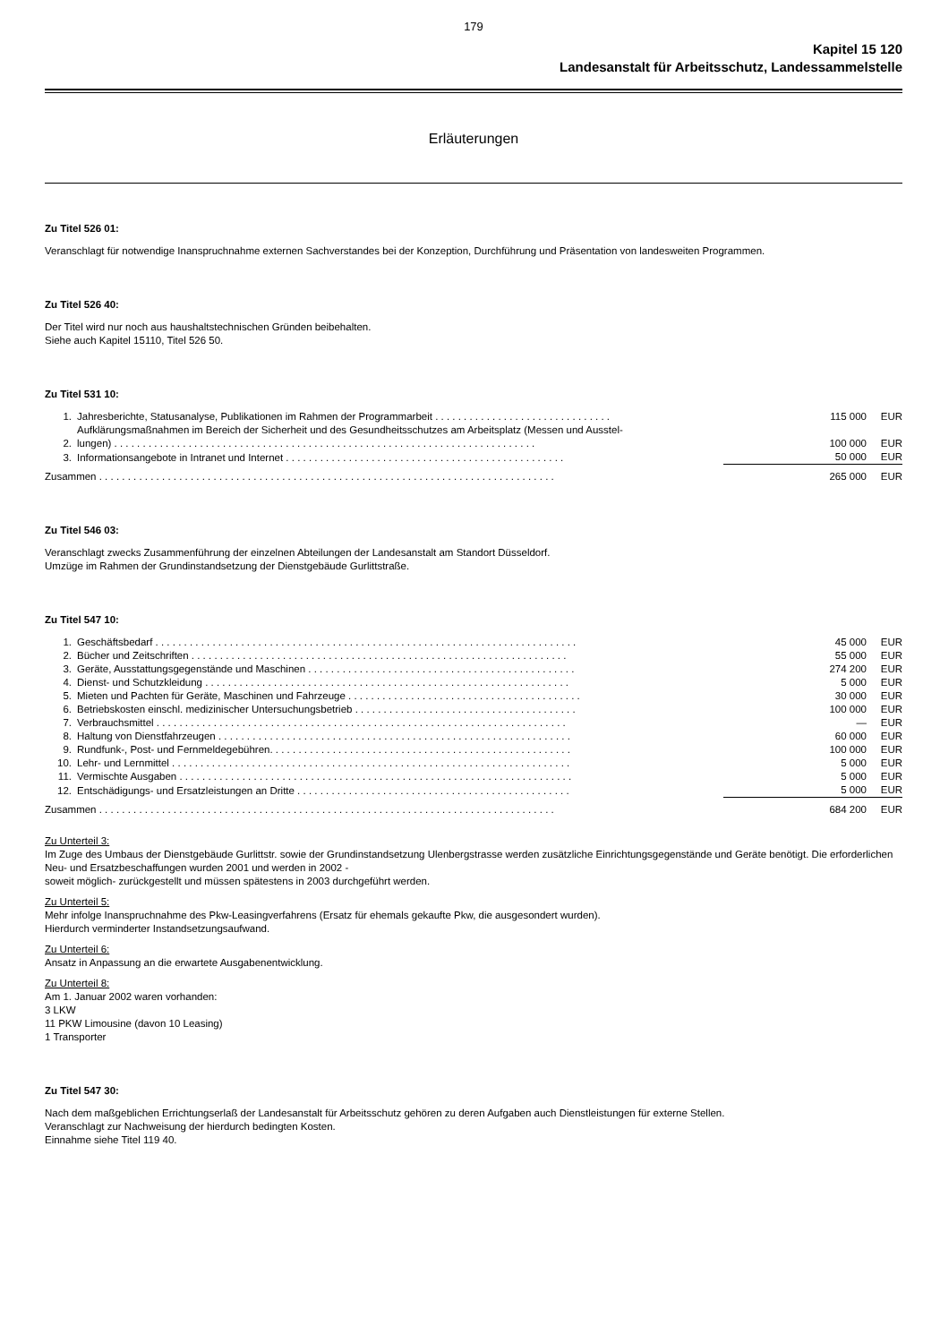179
Kapitel 15 120
Landesanstalt für Arbeitsschutz, Landessammelstelle
Erläuterungen
Zu Titel 526 01:
Veranschlagt für notwendige Inanspruchnahme externen Sachverstandes bei der Konzeption, Durchführung und Präsentation von landesweiten Programmen.
Zu Titel 526 40:
Der Titel wird nur noch aus haushaltstechnischen Gründen beibehalten.
Siehe auch Kapitel 15110, Titel 526 50.
Zu Titel 531 10:
| 1. | Jahresberichte, Statusanalyse, Publikationen im Rahmen der Programmarbeit . . . . . . . . . . . . . . . . . . . . . . . . . . . . . . . | 115 000 | EUR |
| 2. | Aufklärungsmaßnahmen im Bereich der Sicherheit und des Gesundheitsschutzes am Arbeitsplatz (Messen und Ausstel- lungen) . . . . . . . . . . . . . . . . . . . . . . . . . . . . . . . . . . . . . . . . . . . . . . . . . . . . . . . . . . . . . . . . . . . . . . . . . . | 100 000 | EUR |
| 3. | Informationsangebote in Intranet und Internet . . . . . . . . . . . . . . . . . . . . . . . . . . . . . . . . . . . . . . . . . . . . . . . . . | 50 000 | EUR |
| Zusammen . . . . . . . . . . . . . . . . . . . . . . . . . . . . . . . . . . . . . . . . . . . . . . . . . . . . . . . . . . . . . . . . . . . . . . . . . . . . . . . . | | 265 000 | EUR |
Zu Titel 546 03:
Veranschlagt zwecks Zusammenführung der einzelnen Abteilungen der Landesanstalt am Standort Düsseldorf.
Umzüge im Rahmen der Grundinstandsetzung der Dienstgebäude Gurlittstraße.
Zu Titel 547 10:
| 1. | Geschäftsbedarf . . . . . . . . . . . . . . . . . . . . . . . . . . . . . . . . . . . . . . . . . . . . . . . . . . . . . . . . . . . . . . . . . . . . . . . . . . | 45 000 | EUR |
| 2. | Bücher und Zeitschriften . . . . . . . . . . . . . . . . . . . . . . . . . . . . . . . . . . . . . . . . . . . . . . . . . . . . . . . . . . . . . . . . . . | 55 000 | EUR |
| 3. | Geräte, Ausstattungsgegenstände und Maschinen . . . . . . . . . . . . . . . . . . . . . . . . . . . . . . . . . . . . . . . . . . . . . . . | 274 200 | EUR |
| 4. | Dienst- und Schutzkleidung . . . . . . . . . . . . . . . . . . . . . . . . . . . . . . . . . . . . . . . . . . . . . . . . . . . . . . . . . . . . . . . . | 5 000 | EUR |
| 5. | Mieten und Pachten für Geräte, Maschinen und Fahrzeuge . . . . . . . . . . . . . . . . . . . . . . . . . . . . . . . . . . . . . . . . . | 30 000 | EUR |
| 6. | Betriebskosten einschl. medizinischer Untersuchungsbetrieb . . . . . . . . . . . . . . . . . . . . . . . . . . . . . . . . . . . . . . . | 100 000 | EUR |
| 7. | Verbrauchsmittel . . . . . . . . . . . . . . . . . . . . . . . . . . . . . . . . . . . . . . . . . . . . . . . . . . . . . . . . . . . . . . . . . . . . . . . . | — | EUR |
| 8. | Haltung von Dienstfahrzeugen . . . . . . . . . . . . . . . . . . . . . . . . . . . . . . . . . . . . . . . . . . . . . . . . . . . . . . . . . . . . . . | 60 000 | EUR |
| 9. | Rundfunk-, Post- und Fernmeldegebühren. . . . . . . . . . . . . . . . . . . . . . . . . . . . . . . . . . . . . . . . . . . . . . . . . . . . . | 100 000 | EUR |
| 10. | Lehr- und Lernmittel . . . . . . . . . . . . . . . . . . . . . . . . . . . . . . . . . . . . . . . . . . . . . . . . . . . . . . . . . . . . . . . . . . . . . . | 5 000 | EUR |
| 11. | Vermischte Ausgaben . . . . . . . . . . . . . . . . . . . . . . . . . . . . . . . . . . . . . . . . . . . . . . . . . . . . . . . . . . . . . . . . . . . . . | 5 000 | EUR |
| 12. | Entschädigungs- und Ersatzleistungen an Dritte . . . . . . . . . . . . . . . . . . . . . . . . . . . . . . . . . . . . . . . . . . . . . . . . | 5 000 | EUR |
| Zusammen . . . . . . . . . . . . . . . . . . . . . . . . . . . . . . . . . . . . . . . . . . . . . . . . . . . . . . . . . . . . . . . . . . . . . . . . . . . . . . . . | | 684 200 | EUR |
Zu Unterteil 3:
Im Zuge des Umbaus der Dienstgebäude Gurlittstr. sowie der Grundinstandsetzung Ulenbergstrasse werden zusätzliche Einrichtungsgegenstände und Geräte benötigt. Die erforderlichen Neu- und Ersatzbeschaffungen wurden 2001 und werden in 2002 -
soweit möglich- zurückgestellt und müssen spätestens in 2003 durchgeführt werden.
Zu Unterteil 5:
Mehr infolge Inanspruchnahme des Pkw-Leasingverfahrens (Ersatz für ehemals gekaufte Pkw, die ausgesondert wurden).
Hierdurch verminderter Instandsetzungsaufwand.
Zu Unterteil 6:
Ansatz in Anpassung an die erwartete Ausgabenentwicklung.
Zu Unterteil 8:
Am 1. Januar 2002 waren vorhanden:
3 LKW
11 PKW Limousine (davon 10 Leasing)
1 Transporter
Zu Titel 547 30:
Nach dem maßgeblichen Errichtungserlaß der Landesanstalt für Arbeitsschutz gehören zu deren Aufgaben auch Dienstleistungen für externe Stellen.
Veranschlagt zur Nachweisung der hierdurch bedingten Kosten.
Einnahme siehe Titel 119 40.